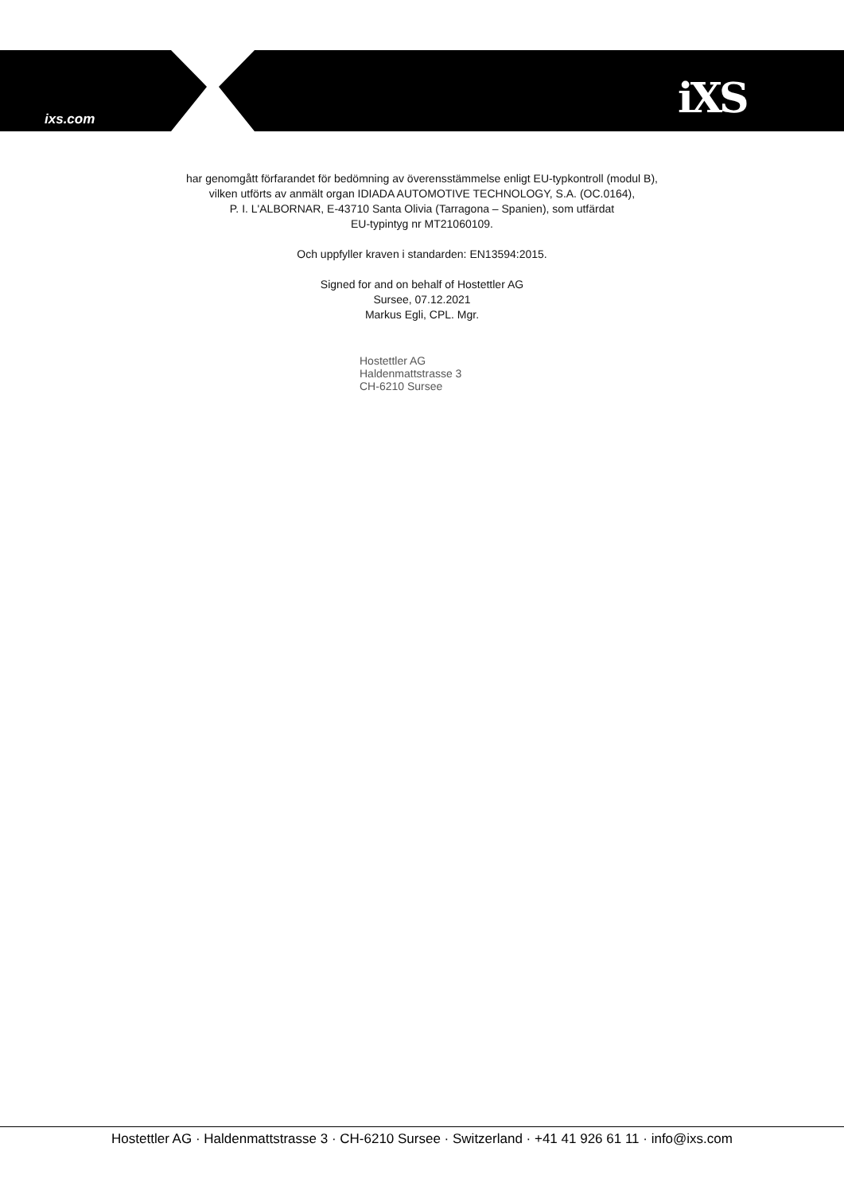ixs.com iXS
har genomgått förfarandet för bedömning av överensstämmelse enligt EU-typkontroll (modul B),
vilken utförts av anmält organ IDIADA AUTOMOTIVE TECHNOLOGY, S.A. (OC.0164),
P. I. L'ALBORNAR, E-43710 Santa Olivia (Tarragona – Spanien), som utfärdat
EU-typintyg nr MT21060109.
Och uppfyller kraven i standarden: EN13594:2015.
Signed for and on behalf of Hostettler AG
Sursee, 07.12.2021
Markus Egli, CPL. Mgr.
Hostettler AG
Haldenmattstrasse 3
CH-6210 Sursee
Hostettler AG · Haldenmattstrasse 3 · CH-6210 Sursee · Switzerland · +41 41 926 61 11 · info@ixs.com